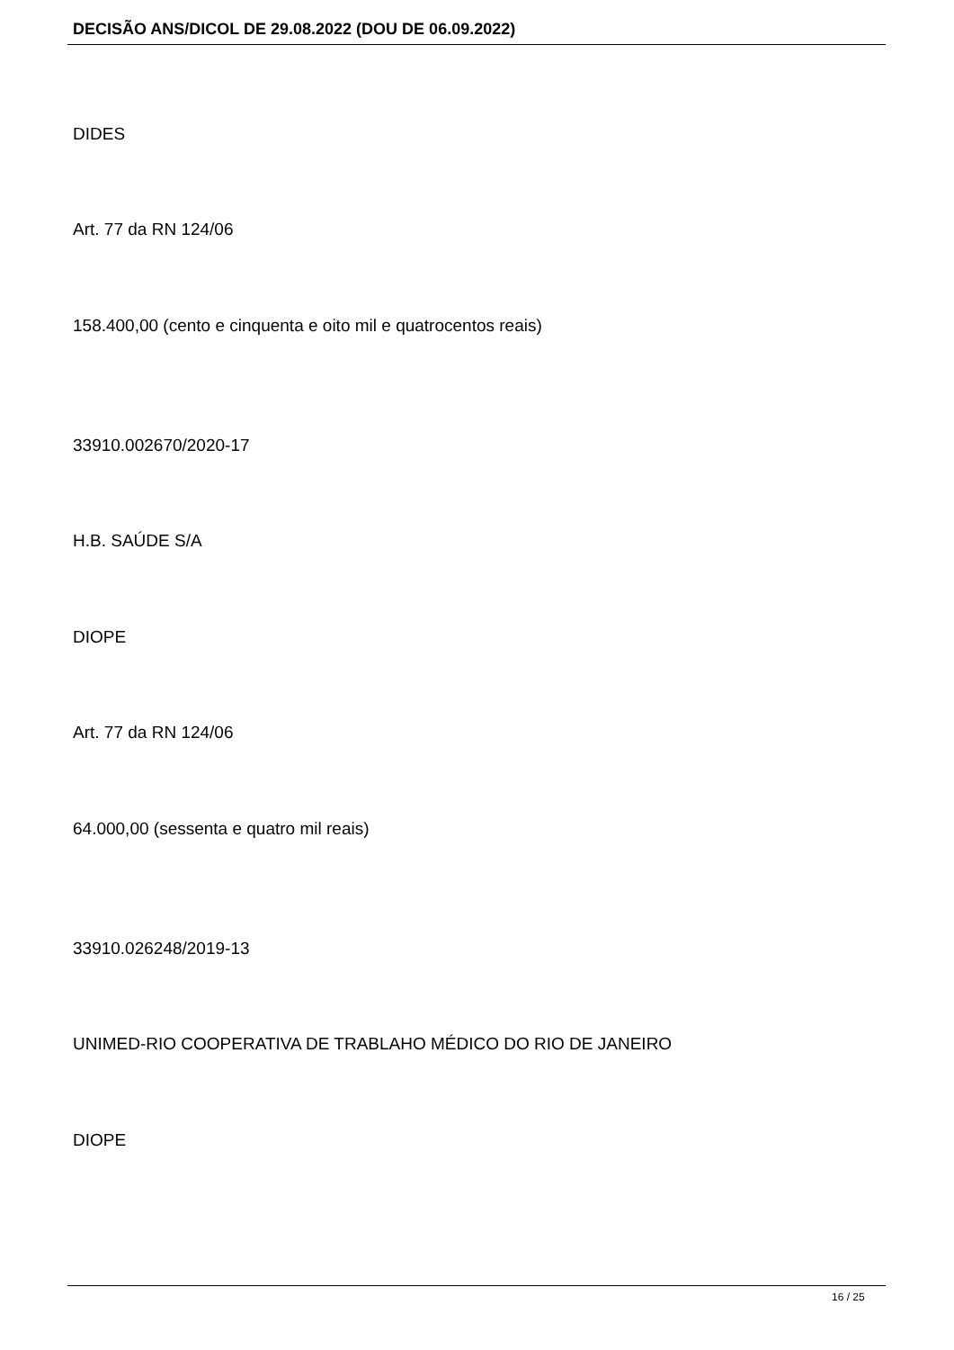DECISÃO ANS/DICOL DE 29.08.2022 (DOU DE 06.09.2022)
DIDES
Art. 77 da RN 124/06
158.400,00 (cento e cinquenta e oito mil e quatrocentos reais)
33910.002670/2020-17
H.B. SAÚDE S/A
DIOPE
Art. 77 da RN 124/06
64.000,00 (sessenta e quatro mil reais)
33910.026248/2019-13
UNIMED-RIO COOPERATIVA DE TRABLAHO MÉDICO DO RIO DE JANEIRO
DIOPE
16 / 25